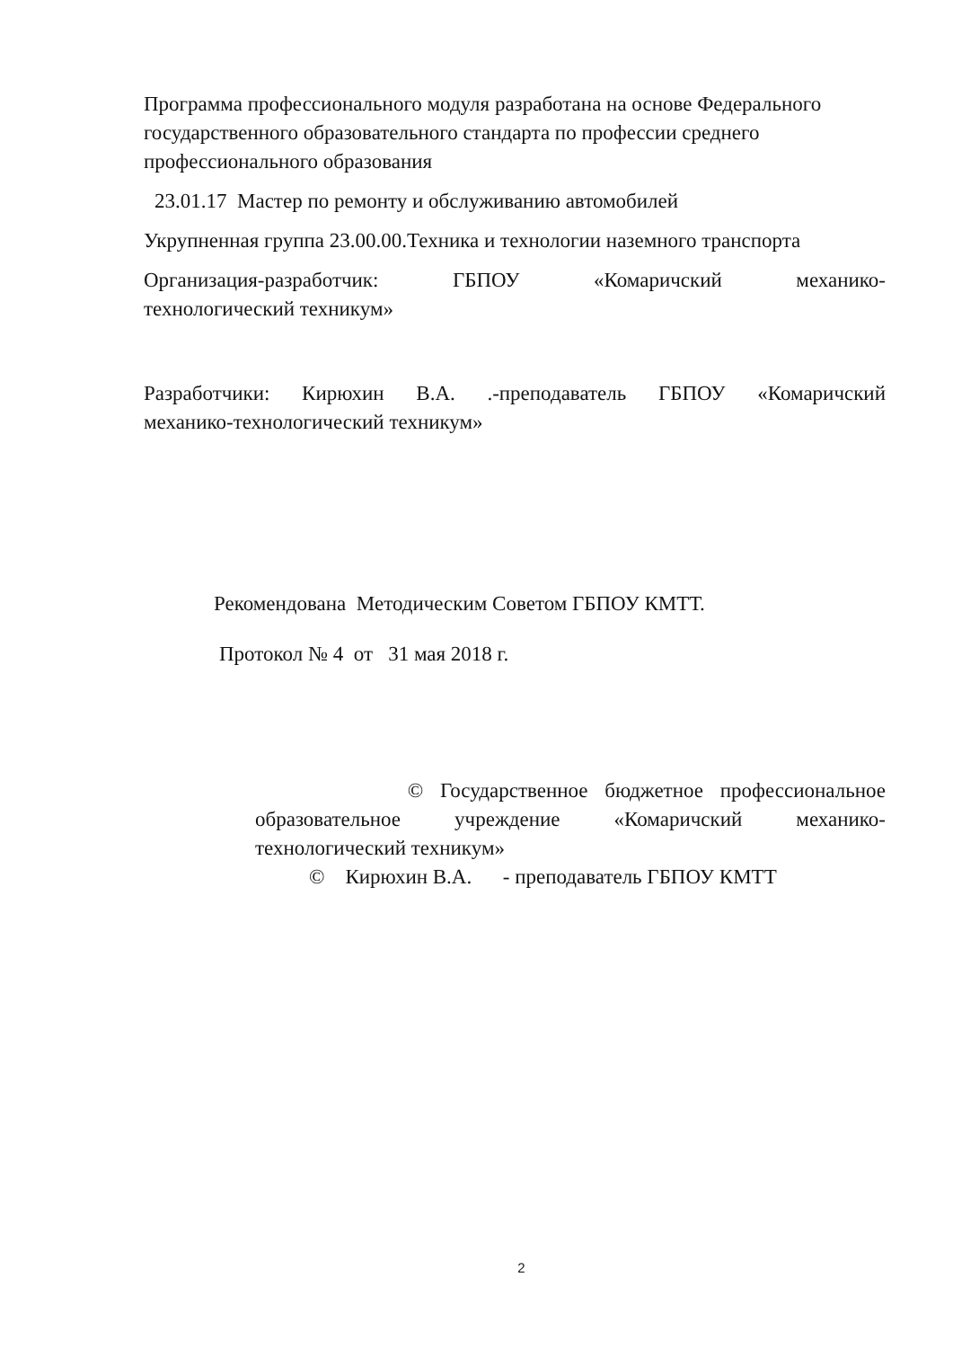Программа профессионального модуля разработана на основе Федерального государственного образовательного стандарта по профессии среднего профессионального образования
23.01.17 Мастер по ремонту и обслуживанию автомобилей
Укрупненная группа 23.00.00.Техника и технологии наземного транспорта
Организация-разработчик: ГБПОУ «Комаричский механико-
технологический техникум»
Разработчики: Кирюхин В.А. .-преподаватель ГБПОУ «Комаричский
механико-технологический техникум»
Рекомендована Методическим Советом ГБПОУ КМТТ.
Протокол № 4 от 31 мая 2018 г.
© Государственное бюджетное профессиональное
образовательное учреждение «Комаричский механико-
технологический техникум»
© Кирюхин В.А. - преподаватель ГБПОУ КМТТ
2